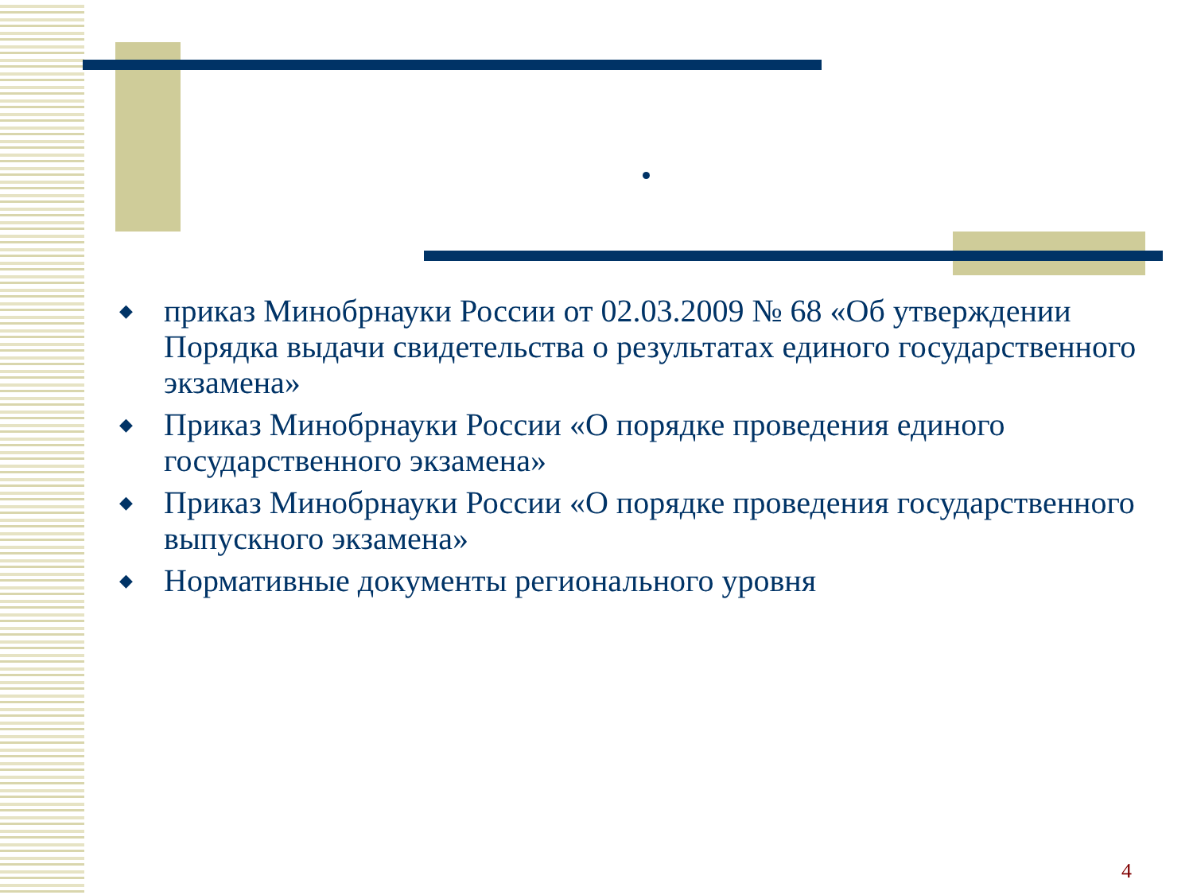◆ приказ Минобрнауки России от 02.03.2009 № 68 «Об утверждении Порядка выдачи свидетельства о результатах единого государственного экзамена»
◆ Приказ Минобрнауки России «О порядке проведения единого государственного экзамена»
◆ Приказ Минобрнауки России «О порядке проведения государственного выпускного экзамена»
◆ Нормативные документы регионального уровня
4